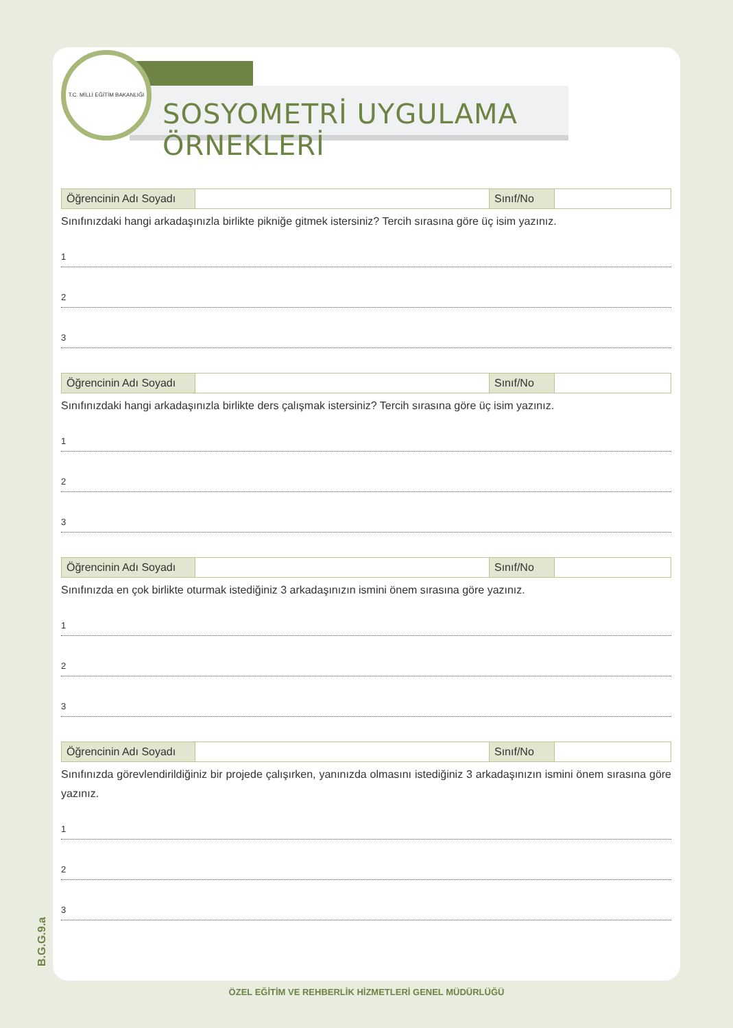T.C. MİLLİ EĞİTİM BAKANLIĞI
SOSYOMETRİ UYGULAMA ÖRNEKLERİ
| Öğrencinin Adı Soyadı | | Sınıf/No | |
Sınıfınızdaki hangi arkadaşınızla birlikte pikniğe gitmek istersiniz? Tercih sırasına göre üç isim yazınız.
1
2
3
| Öğrencinin Adı Soyadı | | Sınıf/No | |
Sınıfınızdaki hangi arkadaşınızla birlikte ders çalışmak istersiniz? Tercih sırasına göre üç isim yazınız.
1
2
3
| Öğrencinin Adı Soyadı | | Sınıf/No | |
Sınıfınızda en çok birlikte oturmak istediğiniz 3 arkadaşınızın ismini önem sırasına göre yazınız.
1
2
3
| Öğrencinin Adı Soyadı | | Sınıf/No | |
Sınıfınızda görevlendirildiğiniz bir projede çalışırken, yanınızda olmasını istediğiniz 3 arkadaşınızın ismini önem sırasına göre yazınız.
1
2
3
B.G.G.9.a
ÖZEL EĞİTİM VE REHBERLİK HİZMETLERİ GENEL MÜDÜRLÜĞÜ